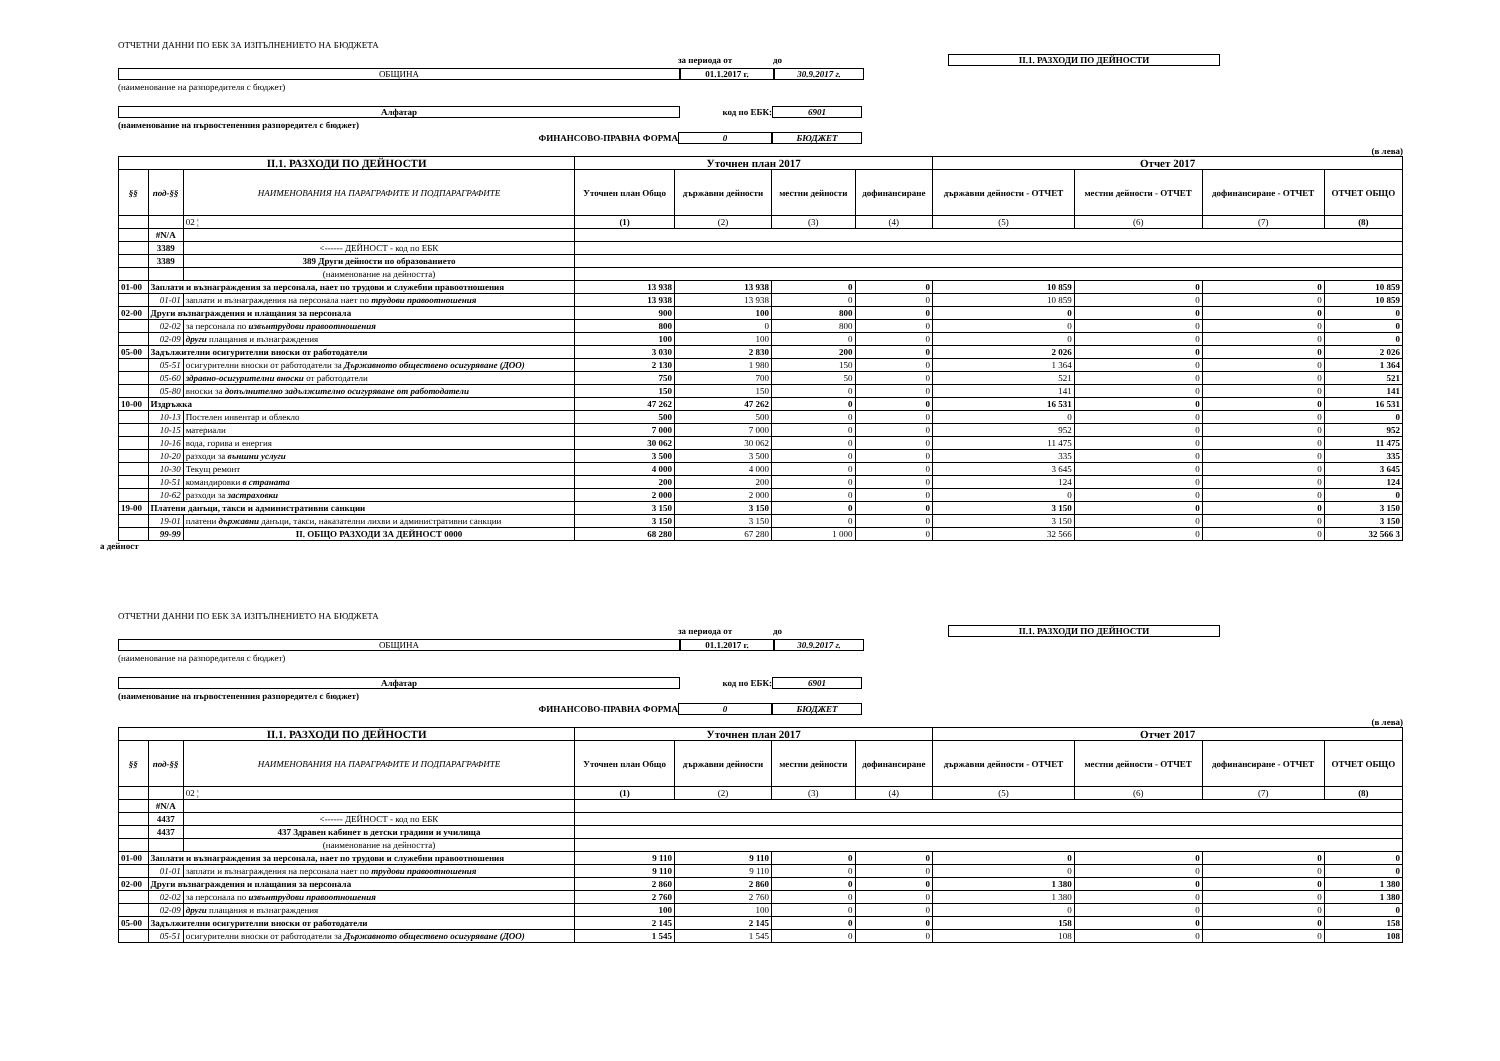ОТЧЕТНИ ДАННИ ПО ЕБК ЗА ИЗПЪЛНЕНИЕТО НА БЮДЖЕТА
за периода от до II.1. РАЗХОДИ ПО ДЕЙНОСТИ
ОБЩИНА 01.1.2017 г. 30.9.2017 г.
(наименование на разпоредителя с бюджет)
Алфатар код по ЕБК: 6901
(наименование на първостепенния разпоредител с бюджет)
ФИНАНСОВО-ПРАВНА ФОРМА 0 БЮДЖЕТ
(в лева)
| II.1. РАЗХОДИ ПО ДЕЙНОСТИ | | | Уточнен план 2017 | | | | Отчет 2017 | | | |
| --- | --- | --- | --- | --- | --- | --- | --- | --- | --- | --- |
| §§ | под-§§ | НАИМЕНОВАНИЯ НА ПАРАГРАФИТЕ И ПОДПАРАГРАФИТЕ | Уточнен план Общо | държавни дейности | местни дейности | дофинансиране | държавни дейности - ОТЧЕТ | местни дейности - ОТЧЕТ | дофинансиране - ОТЧЕТ | ОТЧЕТ ОБЩО |
| | | 02 ¦ | (1) | (2) | (3) | (4) | (5) | (6) | (7) | (8) |
| | #N/A | | | | | | | | | |
| | 3389 | <------ ДЕЙНОСТ - код по ЕБК | | | | | | | | |
| | 3389 | 389 Други дейности по образованието | | | | | | | | |
| | | (наименование на дейността) | | | | | | | | |
| 01-00 | Заплати и възнаграждения за персонала, нает по трудови и служебни правоотношения | | 13 938 | 13 938 | 0 | 0 | 10 859 | 0 | 0 | 10 859 |
| | 01-01 | заплати и възнаграждения на персонала нает по трудови правоотношения | 13 938 | 13 938 | 0 | 0 | 10 859 | 0 | 0 | 10 859 |
| 02-00 | Други възнаграждения и плащания за персонала | | 900 | 100 | 800 | 0 | 0 | 0 | 0 | 0 |
| | 02-02 | за персонала по извънтрудови правоотношения | 800 | 0 | 800 | 0 | 0 | 0 | 0 | 0 |
| | 02-09 | други плащания и възнаграждения | 100 | 100 | 0 | 0 | 0 | 0 | 0 | 0 |
| 05-00 | Задължителни осигурителни вноски от работодатели | | 3 030 | 2 830 | 200 | 0 | 2 026 | 0 | 0 | 2 026 |
| | 05-51 | осигурителни вноски от работодатели за Държавното обществено осигуряване (ДОО) | 2 130 | 1 980 | 150 | 0 | 1 364 | 0 | 0 | 1 364 |
| | 05-60 | здравно-осигурителни вноски от работодатели | 750 | 700 | 50 | 0 | 521 | 0 | 0 | 521 |
| | 05-80 | вноски за допълнително задължително осигуряване от работодатели | 150 | 150 | 0 | 0 | 141 | 0 | 0 | 141 |
| 10-00 | Издръжка | | 47 262 | 47 262 | 0 | 0 | 16 531 | 0 | 0 | 16 531 |
| | 10-13 | Постелен инвентар и облекло | 500 | 500 | 0 | 0 | 0 | 0 | 0 | 0 |
| | 10-15 | материали | 7 000 | 7 000 | 0 | 0 | 952 | 0 | 0 | 952 |
| | 10-16 | вода, горива и енергия | 30 062 | 30 062 | 0 | 0 | 11 475 | 0 | 0 | 11 475 |
| | 10-20 | разходи за външни услуги | 3 500 | 3 500 | 0 | 0 | 335 | 0 | 0 | 335 |
| | 10-30 | Текущ ремонт | 4 000 | 4 000 | 0 | 0 | 3 645 | 0 | 0 | 3 645 |
| | 10-51 | командировки в страната | 200 | 200 | 0 | 0 | 124 | 0 | 0 | 124 |
| | 10-62 | разходи за застраховки | 2 000 | 2 000 | 0 | 0 | 0 | 0 | 0 | 0 |
| 19-00 | Платени данъци, такси и административни санкции | | 3 150 | 3 150 | 0 | 0 | 3 150 | 0 | 0 | 3 150 |
| | 19-01 | платени държавни данъци, такси, наказателни лихви и административни санкции | 3 150 | 3 150 | 0 | 0 | 3 150 | 0 | 0 | 3 150 |
| | 99-99 | II. ОБЩО РАЗХОДИ ЗА ДЕЙНОСТ 0000 | 68 280 | 67 280 | 1 000 | 0 | 32 566 | 0 | 0 | 32 566 3 |
а дейност
ОТЧЕТНИ ДАННИ ПО ЕБК ЗА ИЗПЪЛНЕНИЕТО НА БЮДЖЕТА
за периода от до II.1. РАЗХОДИ ПО ДЕЙНОСТИ
ОБЩИНА 01.1.2017 г. 30.9.2017 г.
(наименование на разпоредителя с бюджет)
Алфатар код по ЕБК: 6901
(наименование на първостепенния разпоредител с бюджет)
ФИНАНСОВО-ПРАВНА ФОРМА 0 БЮДЖЕТ
(в лева)
| II.1. РАЗХОДИ ПО ДЕЙНОСТИ | | | Уточнен план 2017 | | | | Отчет 2017 | | | |
| --- | --- | --- | --- | --- | --- | --- | --- | --- | --- | --- |
| §§ | под-§§ | НАИМЕНОВАНИЯ НА ПАРАГРАФИТЕ И ПОДПАРАГРАФИТЕ | Уточнен план Общо | държавни дейности | местни дейности | дофинансиране | държавни дейности - ОТЧЕТ | местни дейности - ОТЧЕТ | дофинансиране - ОТЧЕТ | ОТЧЕТ ОБЩО |
| | | 02 ¦ | (1) | (2) | (3) | (4) | (5) | (6) | (7) | (8) |
| | #N/A | | | | | | | | | |
| | 4437 | <------ ДЕЙНОСТ - код по ЕБК | | | | | | | | |
| | 4437 | 437 Здравен кабинет в детски градини и училища | | | | | | | | |
| | | (наименование на дейността) | | | | | | | | |
| 01-00 | Заплати и възнаграждения за персонала, нает по трудови и служебни правоотношения | | 9 110 | 9 110 | 0 | 0 | 0 | 0 | 0 | 0 |
| | 01-01 | заплати и възнаграждения на персонала нает по трудови правоотношения | 9 110 | 9 110 | 0 | 0 | 0 | 0 | 0 | 0 |
| 02-00 | Други възнаграждения и плащания за персонала | | 2 860 | 2 860 | 0 | 0 | 1 380 | 0 | 0 | 1 380 |
| | 02-02 | за персонала по извънтрудови правоотношения | 2 760 | 2 760 | 0 | 0 | 1 380 | 0 | 0 | 1 380 |
| | 02-09 | други плащания и възнаграждения | 100 | 100 | 0 | 0 | 0 | 0 | 0 | 0 |
| 05-00 | Задължителни осигурителни вноски от работодатели | | 2 145 | 2 145 | 0 | 0 | 158 | 0 | 0 | 158 |
| | 05-51 | осигурителни вноски от работодатели за Държавното обществено осигуряване (ДОО) | 1 545 | 1 545 | 0 | 0 | 108 | 0 | 0 | 108 |